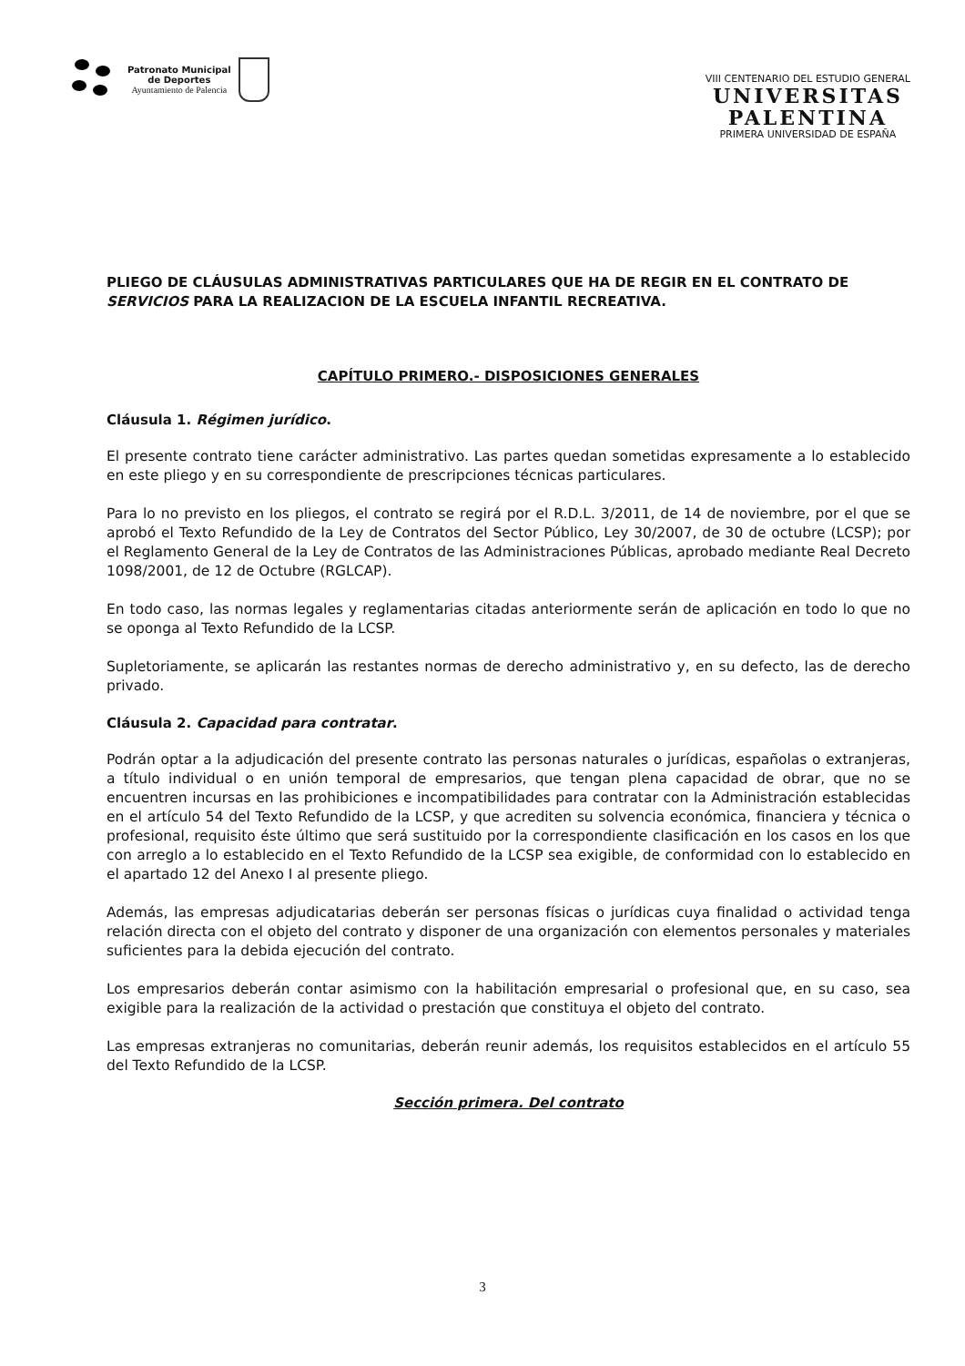Patronato Municipal
de Deportes
Ayuntamiento de Palencia
VIII CENTENARIO DEL ESTUDIO GENERAL
UNIVERSITAS
PALENTINA
PRIMERA UNIVERSIDAD DE ESPAÑA
PLIEGO DE CLÁUSULAS ADMINISTRATIVAS PARTICULARES QUE HA DE REGIR EN EL CONTRATO DE SERVICIOS PARA LA REALIZACION DE LA ESCUELA INFANTIL RECREATIVA.
CAPÍTULO PRIMERO.- DISPOSICIONES GENERALES
Cláusula 1. Régimen jurídico.
El presente contrato tiene carácter administrativo. Las partes quedan sometidas expresamente a lo establecido en este pliego y en su correspondiente de prescripciones técnicas particulares.
Para lo no previsto en los pliegos, el contrato se regirá por el R.D.L. 3/2011, de 14 de noviembre, por el que se aprobó el Texto Refundido de la Ley de Contratos del Sector Público, Ley 30/2007, de 30 de octubre (LCSP); por el Reglamento General de la Ley de Contratos de las Administraciones Públicas, aprobado mediante Real Decreto 1098/2001, de 12 de Octubre (RGLCAP).
En todo caso, las normas legales y reglamentarias citadas anteriormente serán de aplicación en todo lo que no se oponga al Texto Refundido de la LCSP.
Supletoriamente, se aplicarán las restantes normas de derecho administrativo y, en su defecto, las de derecho privado.
Cláusula 2. Capacidad para contratar.
Podrán optar a la adjudicación del presente contrato las personas naturales o jurídicas, españolas o extranjeras, a título individual o en unión temporal de empresarios, que tengan plena capacidad de obrar, que no se encuentren incursas en las prohibiciones e incompatibilidades para contratar con la Administración establecidas en el artículo 54 del Texto Refundido de la LCSP, y que acrediten su solvencia económica, financiera y técnica o profesional, requisito éste último que será sustituido por la correspondiente clasificación en los casos en los que con arreglo a lo establecido en el Texto Refundido de la LCSP sea exigible, de conformidad con lo establecido en el apartado 12 del Anexo I al presente pliego.
Además, las empresas adjudicatarias deberán ser personas físicas o jurídicas cuya finalidad o actividad tenga relación directa con el objeto del contrato y disponer de una organización con elementos personales y materiales suficientes para la debida ejecución del contrato.
Los empresarios deberán contar asimismo con la habilitación empresarial o profesional que, en su caso, sea exigible para la realización de la actividad o prestación que constituya el objeto del contrato.
Las empresas extranjeras no comunitarias, deberán reunir además, los requisitos establecidos en el artículo 55 del Texto Refundido de la LCSP.
Sección primera. Del contrato
3